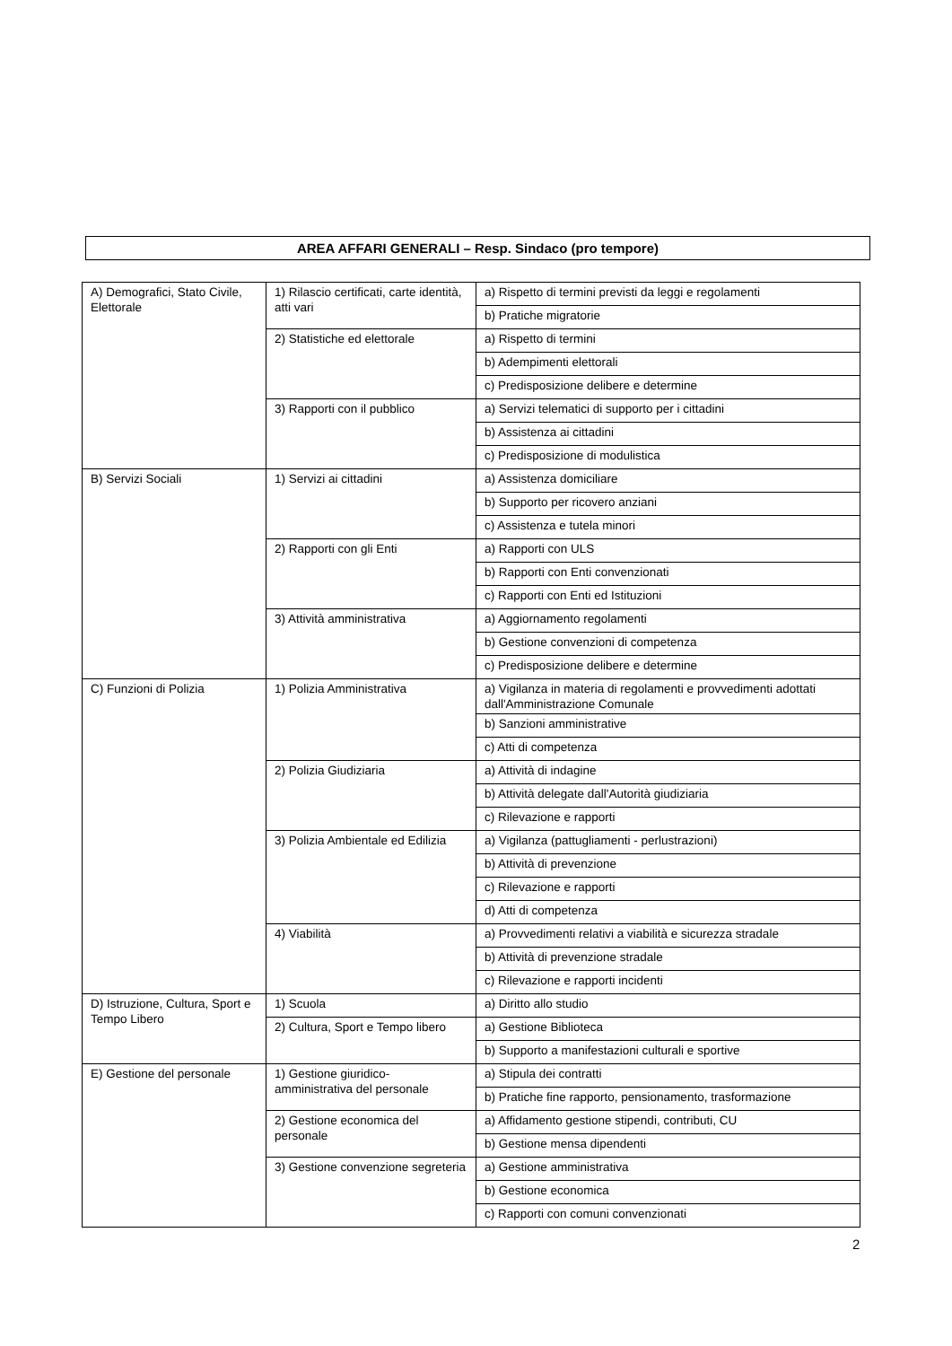AREA AFFARI GENERALI – Resp. Sindaco (pro tempore)
| A) Demografici, Stato Civile, Elettorale | 1) Rilascio certificati, carte identità, atti vari | a) Rispetto di termini previsti da leggi e regolamenti |
| | | b) Pratiche migratorie |
| | 2) Statistiche ed elettorale | a) Rispetto di termini |
| | | b) Adempimenti elettorali |
| | | c) Predisposizione delibere e determine |
| | 3) Rapporti con il pubblico | a) Servizi telematici di supporto per i cittadini |
| | | b) Assistenza ai cittadini |
| | | c) Predisposizione di modulistica |
| B) Servizi Sociali | 1) Servizi ai cittadini | a) Assistenza domiciliare |
| | | b) Supporto per ricovero anziani |
| | | c) Assistenza e tutela minori |
| | 2) Rapporti con gli Enti | a) Rapporti con ULS |
| | | b) Rapporti con Enti convenzionati |
| | | c) Rapporti con Enti ed Istituzioni |
| | 3) Attività amministrativa | a) Aggiornamento regolamenti |
| | | b) Gestione convenzioni di competenza |
| | | c) Predisposizione delibere e determine |
| C) Funzioni di Polizia | 1) Polizia Amministrativa | a) Vigilanza in materia di regolamenti e provvedimenti adottati dall'Amministrazione Comunale |
| | | b) Sanzioni amministrative |
| | | c) Atti di competenza |
| | 2) Polizia Giudiziaria | a) Attività di indagine |
| | | b) Attività delegate dall'Autorità giudiziaria |
| | | c) Rilevazione e rapporti |
| | 3) Polizia Ambientale ed Edilizia | a) Vigilanza (pattugliamenti - perlustrazioni) |
| | | b) Attività di prevenzione |
| | | c) Rilevazione e rapporti |
| | | d) Atti di competenza |
| | 4) Viabilità | a) Provvedimenti relativi a viabilità e sicurezza stradale |
| | | b) Attività di prevenzione stradale |
| | | c) Rilevazione e rapporti incidenti |
| D) Istruzione, Cultura, Sport e Tempo Libero | 1) Scuola | a) Diritto allo studio |
| | 2) Cultura, Sport e Tempo libero | a) Gestione Biblioteca |
| | | b) Supporto a manifestazioni culturali e sportive |
| E) Gestione del personale | 1) Gestione giuridico-amministrativa del personale | a) Stipula dei contratti |
| | | b) Pratiche fine rapporto, pensionamento, trasformazione |
| | 2) Gestione economica del personale | a) Affidamento gestione stipendi, contributi, CU |
| | | b) Gestione mensa dipendenti |
| | 3) Gestione convenzione segreteria | a) Gestione amministrativa |
| | | b) Gestione economica |
| | | c) Rapporti con comuni convenzionati |
2